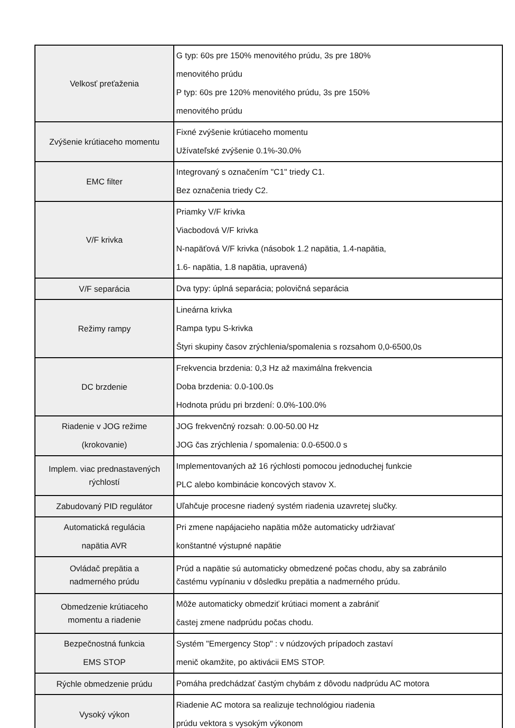| Velkosť preťaženia | G typ: 60s pre 150% menovitého prúdu, 3s pre 180% menovitého prúdu P typ: 60s pre 120% menovitého prúdu, 3s pre 150% menovitého prúdu |
| Zvýšenie krútiaceho momentu | Fixné zvýšenie krútiaceho momentu Užívateľské zvýšenie 0.1%-30.0% |
| EMC filter | Integrovaný s označením "C1" triedy C1. Bez označenia triedy C2. |
| V/F krivka | Priamky V/F krivka Viacbodová V/F krivka N-napäťová V/F krivka (násobok 1.2 napätia, 1.4-napätia, 1.6- napätia, 1.8 napätia, upravená) |
| V/F separácia | Dva typy: úplná separácia; polovičná separácia |
| Režimy rampy | Lineárna krivka Rampa typu S-krivka Štyri skupiny časov zrýchlenia/spomalenia s rozsahom 0,0-6500,0s |
| DC brzdenie | Frekvencia brzdenia: 0,3 Hz až maximálna frekvencia Doba brzdenia: 0.0-100.0s Hodnota prúdu pri brzdení: 0.0%-100.0% |
| Riadenie v JOG režime (krokovanie) | JOG frekvenčný rozsah: 0.00-50.00 Hz JOG čas zrýchlenia / spomalenia: 0.0-6500.0 s |
| Implem. viac prednastavených rýchlostí | Implementovaných až 16 rýchlosti pomocou jednoduchej funkcie PLC alebo kombinácie koncových stavov X. |
| Zabudovaný PID regulátor | Uľahčuje procesne riadený systém riadenia uzavretej slučky. |
| Automatická regulácia napätia AVR | Pri zmene napájacieho napätia môže automaticky udržiavať konštantné výstupné napätie |
| Ovládač prepätia a nadmerného prúdu | Prúd a napätie sú automaticky obmedzené počas chodu, aby sa zabránilo častému vypínaniu v dôsledku prepätia a nadmerného prúdu. |
| Obmedzenie krútiaceho momentu a riadenie | Môže automaticky obmedziť krútiaci moment a zabrániť častej zmene nadprúdu počas chodu. |
| Bezpečnostná funkcia EMS STOP | Systém "Emergency Stop" : v núdzových prípadoch zastaví menič okamžite, po aktivácii EMS STOP. |
| Rýchle obmedzenie prúdu | Pomáha predchádzať častým chybám z dôvodu nadprúdu AC motora |
| Vysoký výkon | Riadenie AC motora sa realizuje technológiou riadenia prúdu vektora s vysokým výkonom |